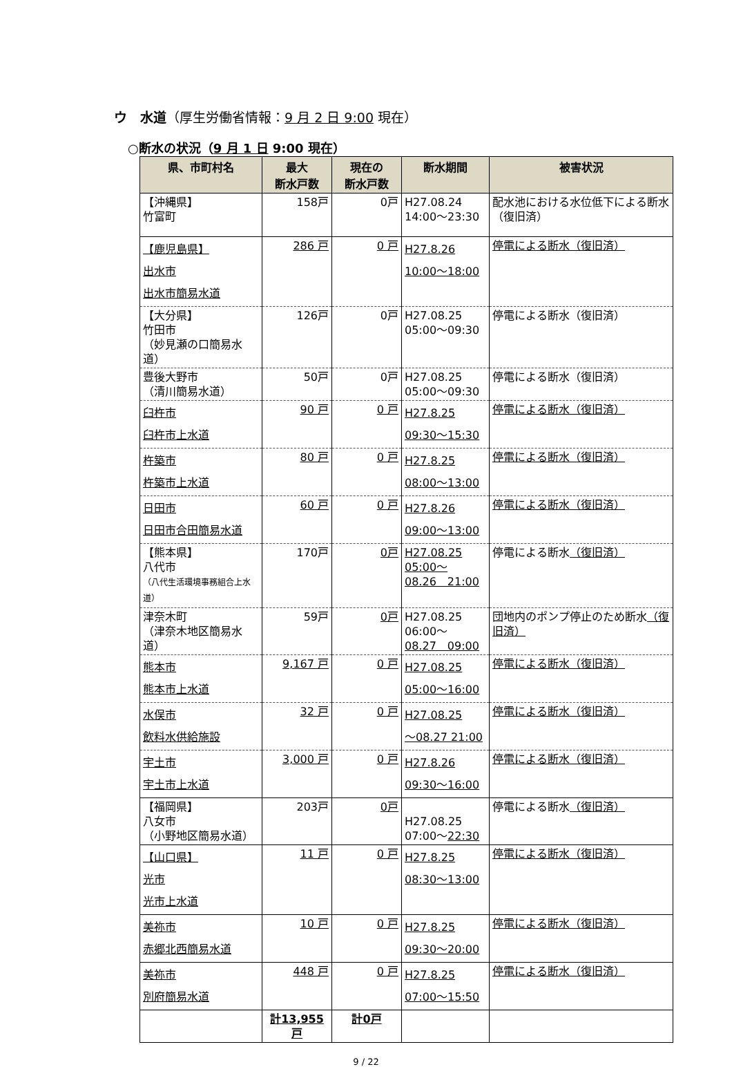ウ　水道（厚生労働省情報：9 月 2 日 9:00 現在）
○断水の状況（9 月 1 日 9:00 現在）
| 県、市町村名 | 最大 断水戸数 | 現在の 断水戸数 | 断水期間 | 被害状況 |
| --- | --- | --- | --- | --- |
| 【沖縄県】 竹富町 | 158戸 | 0戸 | H27.08.24 14:00～23:30 | 配水池における水位低下による断水（復旧済） |
| 【鹿児島県】 出水市 出水市簡易水道 | 286 戸 | 0 戸 | H27.8.26 10:00～18:00 | 停電による断水（復旧済） |
| 【大分県】 竹田市 （妙見瀬の口簡易水道） | 126戸 | 0戸 | H27.08.25 05:00～09:30 | 停電による断水（復旧済） |
| 豊後大野市 （清川簡易水道） | 50戸 | 0戸 | H27.08.25 05:00～09:30 | 停電による断水（復旧済） |
| 臼杵市 臼杵市上水道 | 90 戸 | 0 戸 | H27.8.25 09:30～15:30 | 停電による断水（復旧済） |
| 杵築市 杵築市上水道 | 80 戸 | 0 戸 | H27.8.25 08:00～13:00 | 停電による断水（復旧済） |
| 日田市 日田市合田簡易水道 | 60 戸 | 0 戸 | H27.8.26 09:00～13:00 | 停電による断水（復旧済） |
| 【熊本県】 八代市 （八代生活環境事務組合上水道） | 170戸 | 0戸 | H27.08.25 05:00～ 08.26 21:00 | 停電による断水 （復旧済） |
| 津奈木町 （津奈木地区簡易水道） | 59戸 | 0戸 | H27.08.25 06:00～ 08.27 09:00 | 団地内のポンプ停止のため断水 （復旧済） |
| 熊本市 熊本市上水道 | 9,167 戸 | 0 戸 | H27.08.25 05:00～16:00 | 停電による断水（復旧済） |
| 水俣市 飲料水供給施設 | 32 戸 | 0 戸 | H27.08.25 ～08.27 21:00 | 停電による断水（復旧済） |
| 宇土市 宇土市上水道 | 3,000 戸 | 0 戸 | H27.8.26 09:30～16:00 | 停電による断水（復旧済） |
| 【福岡県】 八女市 （小野地区簡易水道） | 203戸 | 0戸 | H27.08.25 07:00～ 22:30 | 停電による断水 （復旧済） |
| 【山口県】 光市 光市上水道 | 11 戸 | 0 戸 | H27.8.25 08:30～13:00 | 停電による断水（復旧済） |
| 美祢市 赤郷北西簡易水道 | 10 戸 | 0 戸 | H27.8.25 09:30～20:00 | 停電による断水（復旧済） |
| 美祢市 別府簡易水道 | 448 戸 | 0 戸 | H27.8.25 07:00～15:50 | 停電による断水（復旧済） |
| | 計13,955戸 | 計0戸 | | |
9 / 22